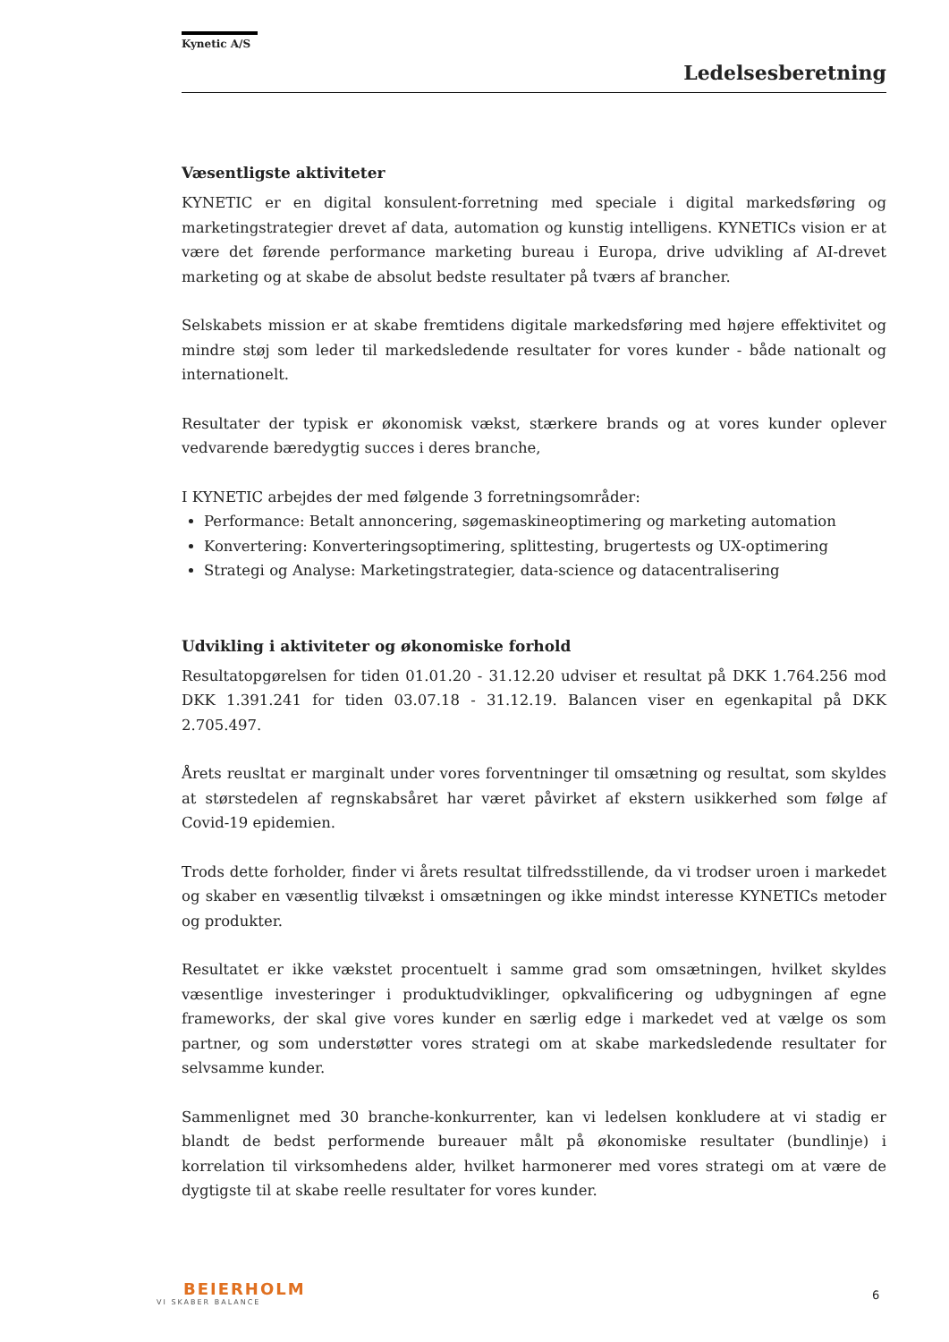Kynetic A/S
Ledelsesberetning
Væsentligste aktiviteter
KYNETIC er en digital konsulent-forretning med speciale i digital markedsføring og marketingstrategier drevet af data, automation og kunstig intelligens. KYNETICs vision er at være det førende performance marketing bureau i Europa, drive udvikling af AI-drevet marketing og at skabe de absolut bedste resultater på tværs af brancher.
Selskabets mission er at skabe fremtidens digitale markedsføring med højere effektivitet og mindre støj som leder til markedsledende resultater for vores kunder - både nationalt og internationelt.
Resultater der typisk er økonomisk vækst, stærkere brands og at vores kunder oplever vedvarende bæredygtig succes i deres branche,
I KYNETIC arbejdes der med følgende 3 forretningsområder:
Performance: Betalt annoncering, søgemaskineoptimering og marketing automation
Konvertering: Konverteringsoptimering, splittesting, brugertests og UX-optimering
Strategi og Analyse: Marketingstrategier, data-science og datacentralisering
Udvikling i aktiviteter og økonomiske forhold
Resultatopgørelsen for tiden 01.01.20 - 31.12.20 udviser et resultat på DKK 1.764.256 mod DKK 1.391.241 for tiden 03.07.18 - 31.12.19. Balancen viser en egenkapital på DKK 2.705.497.
Årets reusltat er marginalt under vores forventninger til omsætning og resultat, som skyldes at størstedelen af regnskabsåret har været påvirket af ekstern usikkerhed som følge af Covid-19 epidemien.
Trods dette forholder, finder vi årets resultat tilfredsstillende, da vi trodser uroen i markedet og skaber en væsentlig tilvækst i omsætningen og ikke mindst interesse KYNETICs metoder og produkter.
Resultatet er ikke vækstet procentuelt i samme grad som omsætningen, hvilket skyldes væsentlige investeringer i produktudviklinger, opkvalificering og udbygningen af egne frameworks, der skal give vores kunder en særlig edge i markedet ved at vælge os som partner, og som understøtter vores strategi om at skabe markedsledende resultater for selvsamme kunder.
Sammenlignet med 30 branche-konkurrenter, kan vi ledelsen konkludere at vi stadig er blandt de bedst performende bureauer målt på økonomiske resultater (bundlinje) i korrelation til virksomhedens alder, hvilket harmonerer med vores strategi om at være de dygtigste til at skabe reelle resultater for vores kunder.
BEIERHOLM
VI SKABER BALANCE
6